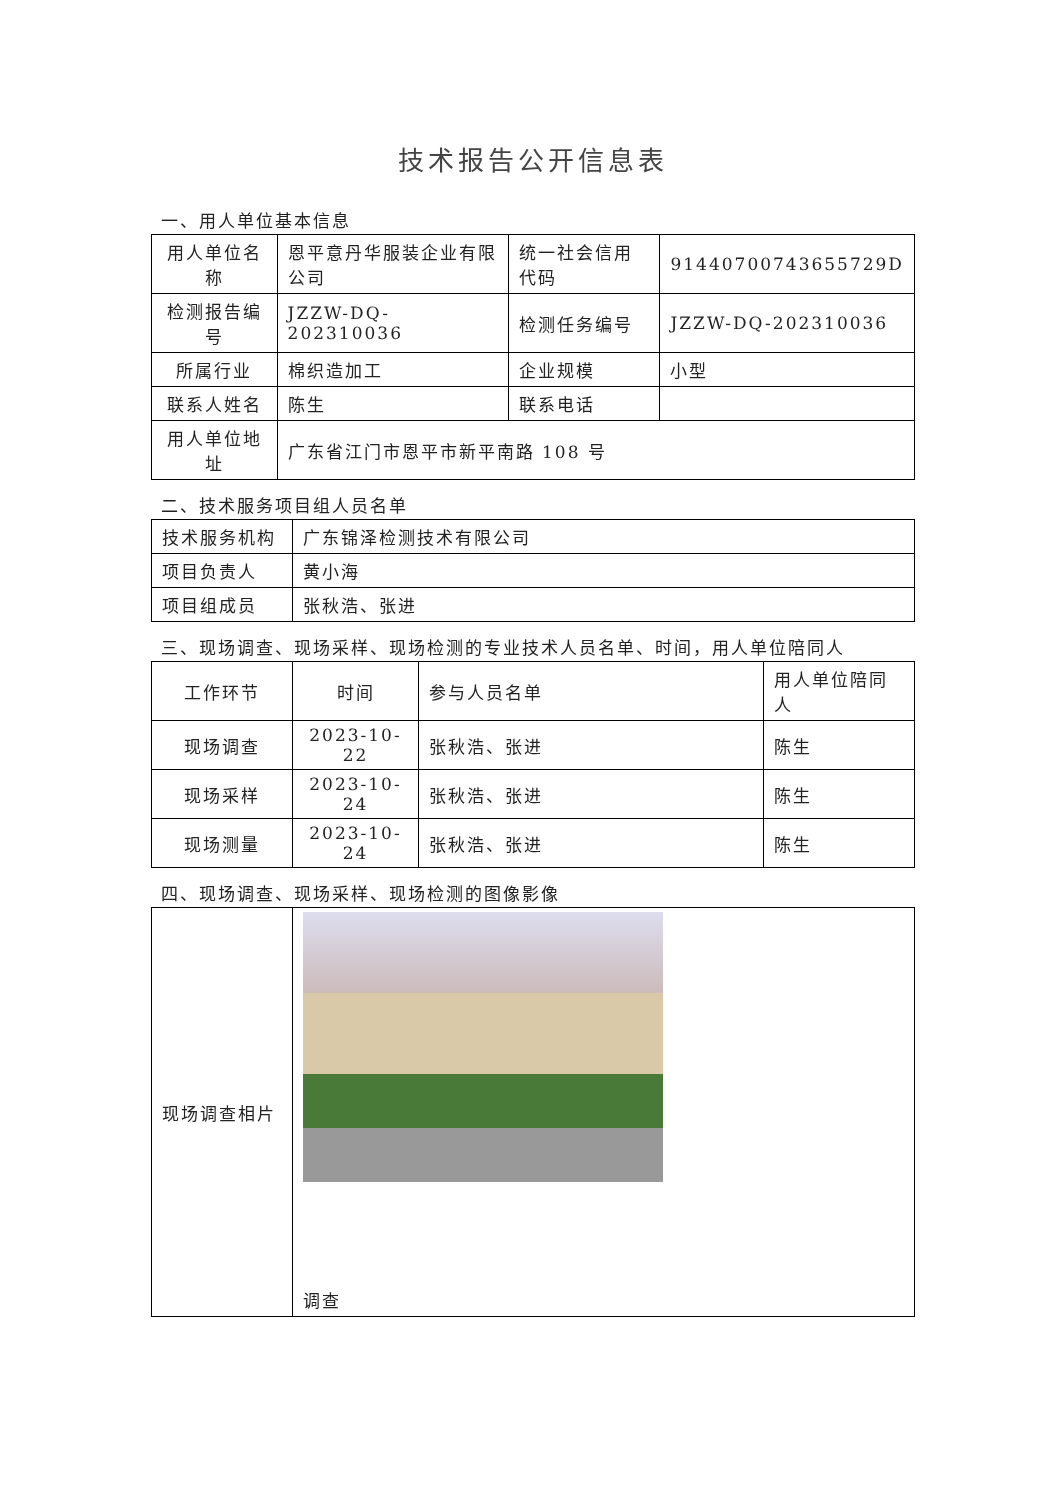技术报告公开信息表
一、用人单位基本信息
| 用人单位名称 | 恩平意丹华服装企业有限公司 | 统一社会信用代码 | 91440700743655729D |
| 检测报告编号 | JZZW-DQ-202310036 | 检测任务编号 | JZZW-DQ-202310036 |
| 所属行业 | 棉织造加工 | 企业规模 | 小型 |
| 联系人姓名 | 陈生 | 联系电话 | |
| 用人单位地址 | 广东省江门市恩平市新平南路 108 号 | | |
二、技术服务项目组人员名单
| 技术服务机构 | 广东锦泽检测技术有限公司 |
| 项目负责人 | 黄小海 |
| 项目组成员 | 张秋浩、张进 |
三、现场调查、现场采样、现场检测的专业技术人员名单、时间，用人单位陪同人
| 工作环节 | 时间 | 参与人员名单 | 用人单位陪同人 |
| --- | --- | --- | --- |
| 现场调查 | 2023-10-22 | 张秋浩、张进 | 陈生 |
| 现场采样 | 2023-10-24 | 张秋浩、张进 | 陈生 |
| 现场测量 | 2023-10-24 | 张秋浩、张进 | 陈生 |
四、现场调查、现场采样、现场检测的图像影像
| 现场调查相片 | 调查 |